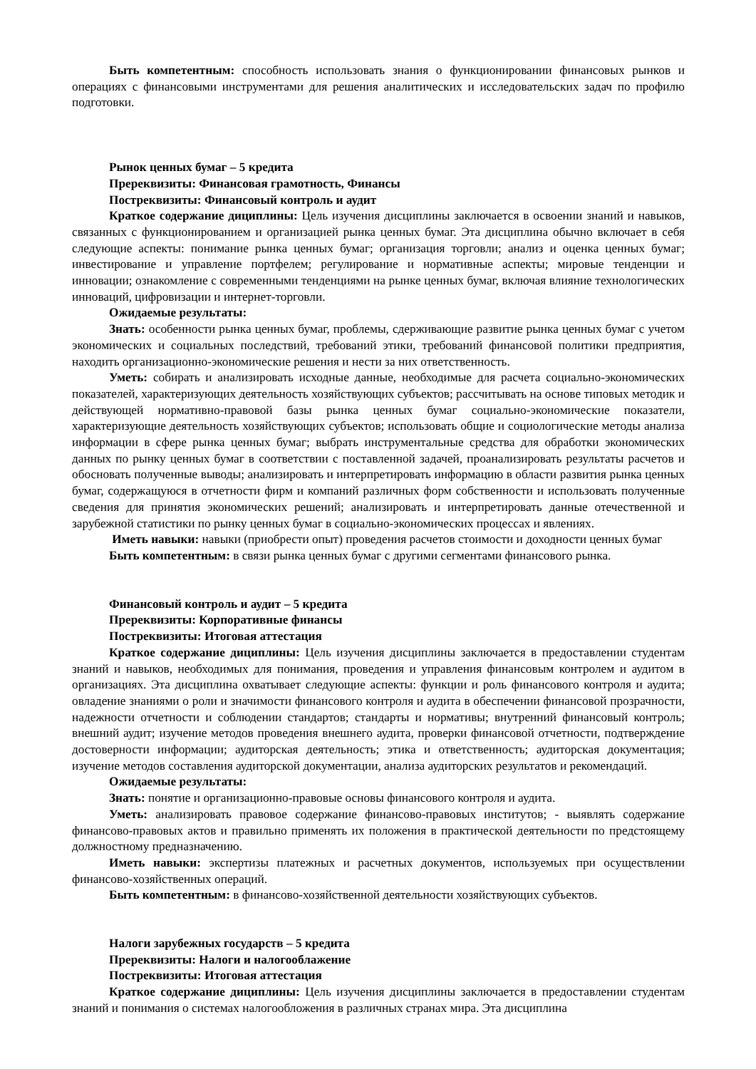Быть компетентным: способность использовать знания о функционировании финансовых рынков и операциях с финансовыми инструментами для решения аналитических и исследовательских задач по профилю подготовки.
Рынок ценных бумаг – 5 кредита
Пререквизиты: Финансовая грамотность, Финансы
Постреквизиты: Финансовый контроль и аудит
Краткое содержание дициплины: Цель изучения дисциплины заключается в освоении знаний и навыков, связанных с функционированием и организацией рынка ценных бумаг. Эта дисциплина обычно включает в себя следующие аспекты: понимание рынка ценных бумаг; организация торговли; анализ и оценка ценных бумаг; инвестирование и управление портфелем; регулирование и нормативные аспекты; мировые тенденции и инновации; ознакомление с современными тенденциями на рынке ценных бумаг, включая влияние технологических инноваций, цифровизации и интернет-торговли.
Ожидаемые результаты:
Знать: особенности рынка ценных бумаг, проблемы, сдерживающие развитие рынка ценных бумаг с учетом экономических и социальных последствий, требований этики, требований финансовой политики предприятия, находить организационно-экономические решения и нести за них ответственность.
Уметь: собирать и анализировать исходные данные, необходимые для расчета социально-экономических показателей, характеризующих деятельность хозяйствующих субъектов; рассчитывать на основе типовых методик и действующей нормативно-правовой базы рынка ценных бумаг социально-экономические показатели, характеризующие деятельность хозяйствующих субъектов; использовать общие и социологические методы анализа информации в сфере рынка ценных бумаг; выбрать инструментальные средства для обработки экономических данных по рынку ценных бумаг в соответствии с поставленной задачей, проанализировать результаты расчетов и обосновать полученные выводы; анализировать и интерпретировать информацию в области развития рынка ценных бумаг, содержащуюся в отчетности фирм и компаний различных форм собственности и использовать полученные сведения для принятия экономических решений; анализировать и интерпретировать данные отечественной и зарубежной статистики по рынку ценных бумаг в социально-экономических процессах и явлениях.
Иметь навыки: навыки (приобрести опыт) проведения расчетов стоимости и доходности ценных бумаг
Быть компетентным: в связи рынка ценных бумаг с другими сегментами финансового рынка.
Финансовый контроль и аудит – 5 кредита
Пререквизиты: Корпоративные финансы
Постреквизиты: Итоговая аттестация
Краткое содержание дициплины: Цель изучения дисциплины заключается в предоставлении студентам знаний и навыков, необходимых для понимания, проведения и управления финансовым контролем и аудитом в организациях. Эта дисциплина охватывает следующие аспекты: функции и роль финансового контроля и аудита; овладение знаниями о роли и значимости финансового контроля и аудита в обеспечении финансовой прозрачности, надежности отчетности и соблюдении стандартов; стандарты и нормативы; внутренний финансовый контроль; внешний аудит; изучение методов проведения внешнего аудита, проверки финансовой отчетности, подтверждение достоверности информации; аудиторская деятельность; этика и ответственность; аудиторская документация; изучение методов составления аудиторской документации, анализа аудиторских результатов и рекомендаций.
Ожидаемые результаты:
Знать: понятие и организационно-правовые основы финансового контроля и аудита.
Уметь: анализировать правовое содержание финансово-правовых институтов; - выявлять содержание финансово-правовых актов и правильно применять их положения в практической деятельности по предстоящему должностному предназначению.
Иметь навыки: экспертизы платежных и расчетных документов, используемых при осуществлении финансово-хозяйственных операций.
Быть компетентным: в финансово-хозяйственной деятельности хозяйствующих субъектов.
Налоги зарубежных государств – 5 кредита
Пререквизиты: Налоги и налогооблажение
Постреквизиты: Итоговая аттестация
Краткое содержание дициплины: Цель изучения дисциплины заключается в предоставлении студентам знаний и понимания о системах налогообложения в различных странах мира. Эта дисциплина